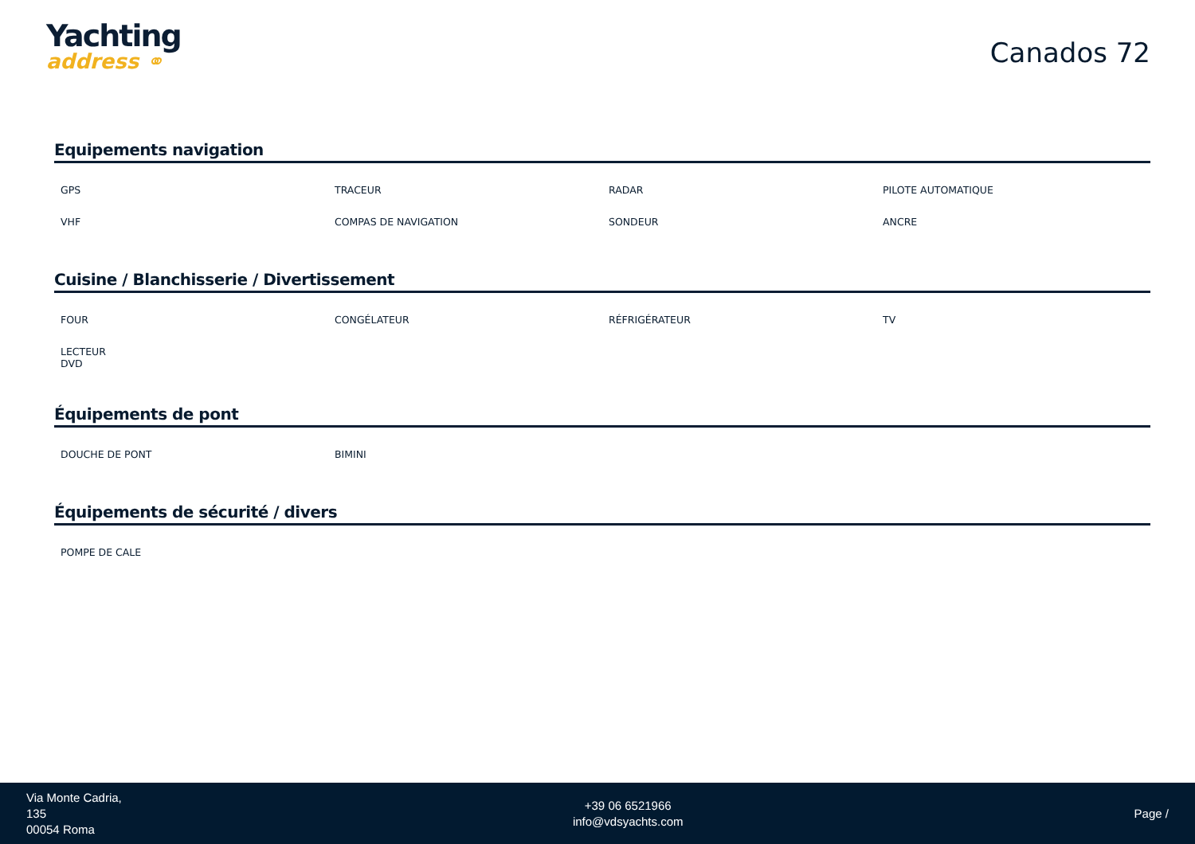Yachting
address ⚭
Canados 72
Equipements navigation
| GPS | TRACEUR | RADAR | PILOTE AUTOMATIQUE |
| VHF | COMPAS DE NAVIGATION | SONDEUR | ANCRE |
Cuisine / Blanchisserie / Divertissement
| FOUR | CONGÉLATEUR | RÉFRIGÉRATEUR | TV |
| LECTEUR DVD | | | |
Équipements de pont
| DOUCHE DE PONT | BIMINI | | |
Équipements de sécurité / divers
| POMPE DE CALE | | | |
Via Monte Cadria,
135
00054 Roma
+39 06 6521966
info@vdsyachts.com
Page /